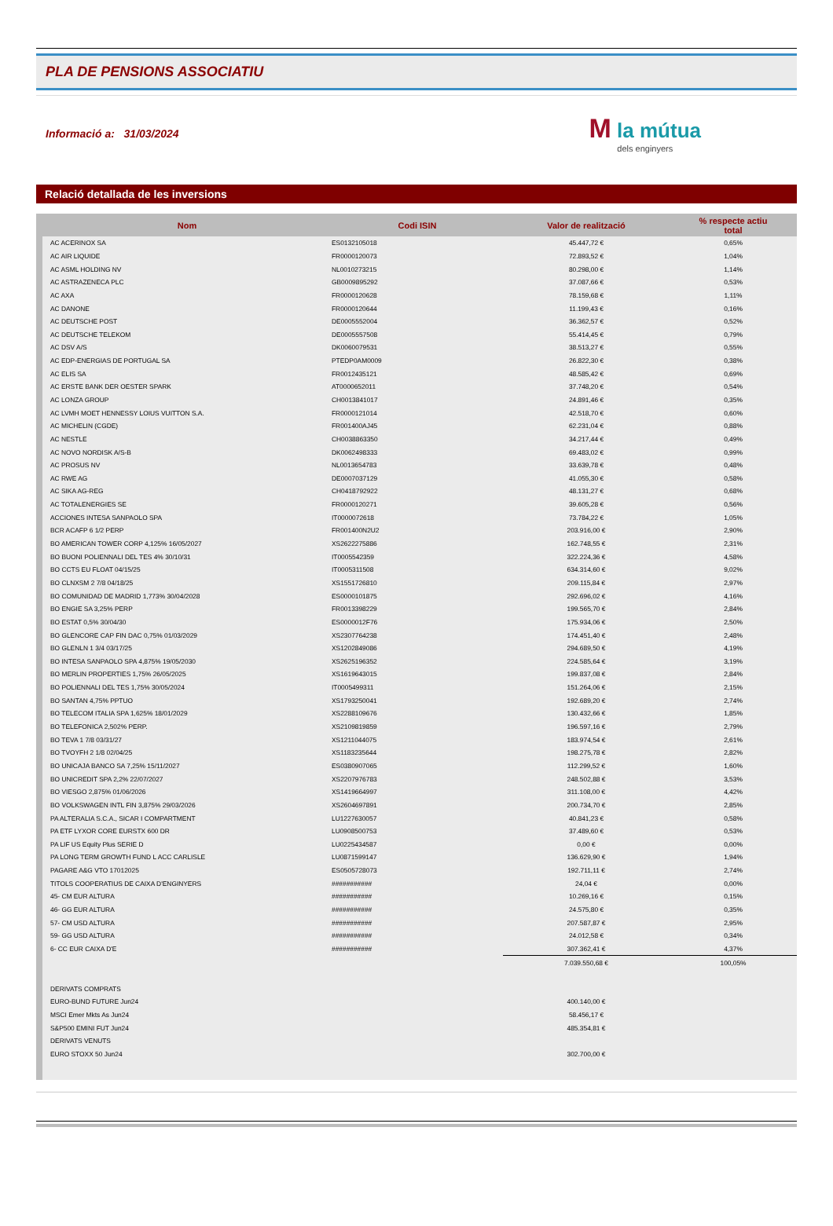PLA DE PENSIONS ASSOCIATIU
Informació a: 31/03/2024
M la mútua
dels enginyers
Relació detallada de les inversions
| Nom | Codi ISIN | Valor de realització | % respecte actiu total |
| --- | --- | --- | --- |
| AC ACERINOX SA | ES0132105018 | 45.447,72 € | 0,65% |
| AC AIR LIQUIDE | FR0000120073 | 72.893,52 € | 1,04% |
| AC ASML HOLDING NV | NL0010273215 | 80.298,00 € | 1,14% |
| AC ASTRAZENECA PLC | GB0009895292 | 37.087,66 € | 0,53% |
| AC AXA | FR0000120628 | 78.159,68 € | 1,11% |
| AC DANONE | FR0000120644 | 11.199,43 € | 0,16% |
| AC DEUTSCHE POST | DE0005552004 | 36.362,57 € | 0,52% |
| AC DEUTSCHE TELEKOM | DE0005557508 | 55.414,45 € | 0,79% |
| AC DSV A/S | DK0060079531 | 38.513,27 € | 0,55% |
| AC EDP-ENERGIAS DE PORTUGAL SA | PTEDP0AM0009 | 26.822,30 € | 0,38% |
| AC ELIS SA | FR0012435121 | 48.585,42 € | 0,69% |
| AC ERSTE BANK DER OESTER SPARK | AT0000652011 | 37.748,20 € | 0,54% |
| AC LONZA GROUP | CH0013841017 | 24.891,46 € | 0,35% |
| AC LVMH MOET HENNESSY LOIUS VUITTON S.A. | FR0000121014 | 42.518,70 € | 0,60% |
| AC MICHELIN (CGDE) | FR001400AJ45 | 62.231,04 € | 0,88% |
| AC NESTLE | CH0038863350 | 34.217,44 € | 0,49% |
| AC NOVO NORDISK A/S-B | DK0062498333 | 69.483,02 € | 0,99% |
| AC PROSUS NV | NL0013654783 | 33.639,78 € | 0,48% |
| AC RWE AG | DE0007037129 | 41.055,30 € | 0,58% |
| AC SIKA AG-REG | CH0418792922 | 48.131,27 € | 0,68% |
| AC TOTALENERGIES SE | FR0000120271 | 39.605,28 € | 0,56% |
| ACCIONES INTESA SANPAOLO SPA | IT0000072618 | 73.784,22 € | 1,05% |
| BCR ACAFP 6 1/2 PERP | FR001400N2U2 | 203.916,00 € | 2,90% |
| BO AMERICAN TOWER CORP 4,125% 16/05/2027 | XS2622275886 | 162.748,55 € | 2,31% |
| BO BUONI POLIENNALI DEL TES 4% 30/10/31 | IT0005542359 | 322.224,36 € | 4,58% |
| BO CCTS EU FLOAT 04/15/25 | IT0005311508 | 634.314,60 € | 9,02% |
| BO CLNXSM 2 7/8 04/18/25 | XS1551726810 | 209.115,84 € | 2,97% |
| BO COMUNIDAD DE MADRID 1,773% 30/04/2028 | ES0000101875 | 292.696,02 € | 4,16% |
| BO ENGIE SA 3,25% PERP | FR0013398229 | 199.565,70 € | 2,84% |
| BO ESTAT 0,5% 30/04/30 | ES0000012F76 | 175.934,06 € | 2,50% |
| BO GLENCORE CAP FIN DAC 0,75% 01/03/2029 | XS2307764238 | 174.451,40 € | 2,48% |
| BO GLENLN 1 3/4 03/17/25 | XS1202849086 | 294.689,50 € | 4,19% |
| BO INTESA SANPAOLO SPA 4,875% 19/05/2030 | XS2625196352 | 224.585,64 € | 3,19% |
| BO MERLIN PROPERTIES 1,75% 26/05/2025 | XS1619643015 | 199.837,08 € | 2,84% |
| BO POLIENNALI DEL TES 1,75% 30/05/2024 | IT0005499311 | 151.264,06 € | 2,15% |
| BO SANTAN 4,75% PPTUO | XS1793250041 | 192.689,20 € | 2,74% |
| BO TELECOM ITALIA SPA 1,625% 18/01/2029 | XS2288109676 | 130.432,66 € | 1,85% |
| BO TELEFONICA 2,502% PERP. | XS2109819859 | 196.597,16 € | 2,79% |
| BO TEVA 1 7/8 03/31/27 | XS1211044075 | 183.974,54 € | 2,61% |
| BO TVOYFH 2 1/8 02/04/25 | XS1183235644 | 198.275,78 € | 2,82% |
| BO UNICAJA BANCO SA 7,25% 15/11/2027 | ES0380907065 | 112.299,52 € | 1,60% |
| BO UNICREDIT SPA 2,2% 22/07/2027 | XS2207976783 | 248.502,88 € | 3,53% |
| BO VIESGO 2,875% 01/06/2026 | XS1419664997 | 311.108,00 € | 4,42% |
| BO VOLKSWAGEN INTL FIN 3,875% 29/03/2026 | XS2604697891 | 200.734,70 € | 2,85% |
| PA ALTERALIA S.C.A., SICAR I COMPARTMENT | LU1227630057 | 40.841,23 € | 0,58% |
| PA ETF LYXOR CORE EURSTX 600 DR | LU0908500753 | 37.489,60 € | 0,53% |
| PA LIF US Equity Plus SERIE D | LU0225434587 | 0,00 € | 0,00% |
| PA LONG TERM GROWTH FUND L ACC CARLISLE | LU0871599147 | 136.629,90 € | 1,94% |
| PAGARE A&G VTO 17012025 | ES0505728073 | 192.711,11 € | 2,74% |
| TITOLS COOPERATIUS DE CAIXA D'ENGINYERS | ########### | 24,04 € | 0,00% |
| 45- CM EUR ALTURA | ########### | 10.269,16 € | 0,15% |
| 46- GG EUR ALTURA | ########### | 24.575,80 € | 0,35% |
| 57- CM USD ALTURA | ########### | 207.587,87 € | 2,95% |
| 59- GG USD ALTURA | ########### | 24.012,58 € | 0,34% |
| 6- CC EUR CAIXA D'E | ########### | 307.362,41 € | 4,37% |
| | | 7.039.550,68 € | 100,05% |
| DERIVATS COMPRATS | | | |
| EURO-BUND FUTURE Jun24 | | 400.140,00 € | |
| MSCI Emer Mkts As Jun24 | | 58.456,17 € | |
| S&P500 EMINI FUT Jun24 | | 485.354,81 € | |
| DERIVATS VENUTS | | | |
| EURO STOXX 50 Jun24 | | 302.700,00 € | |